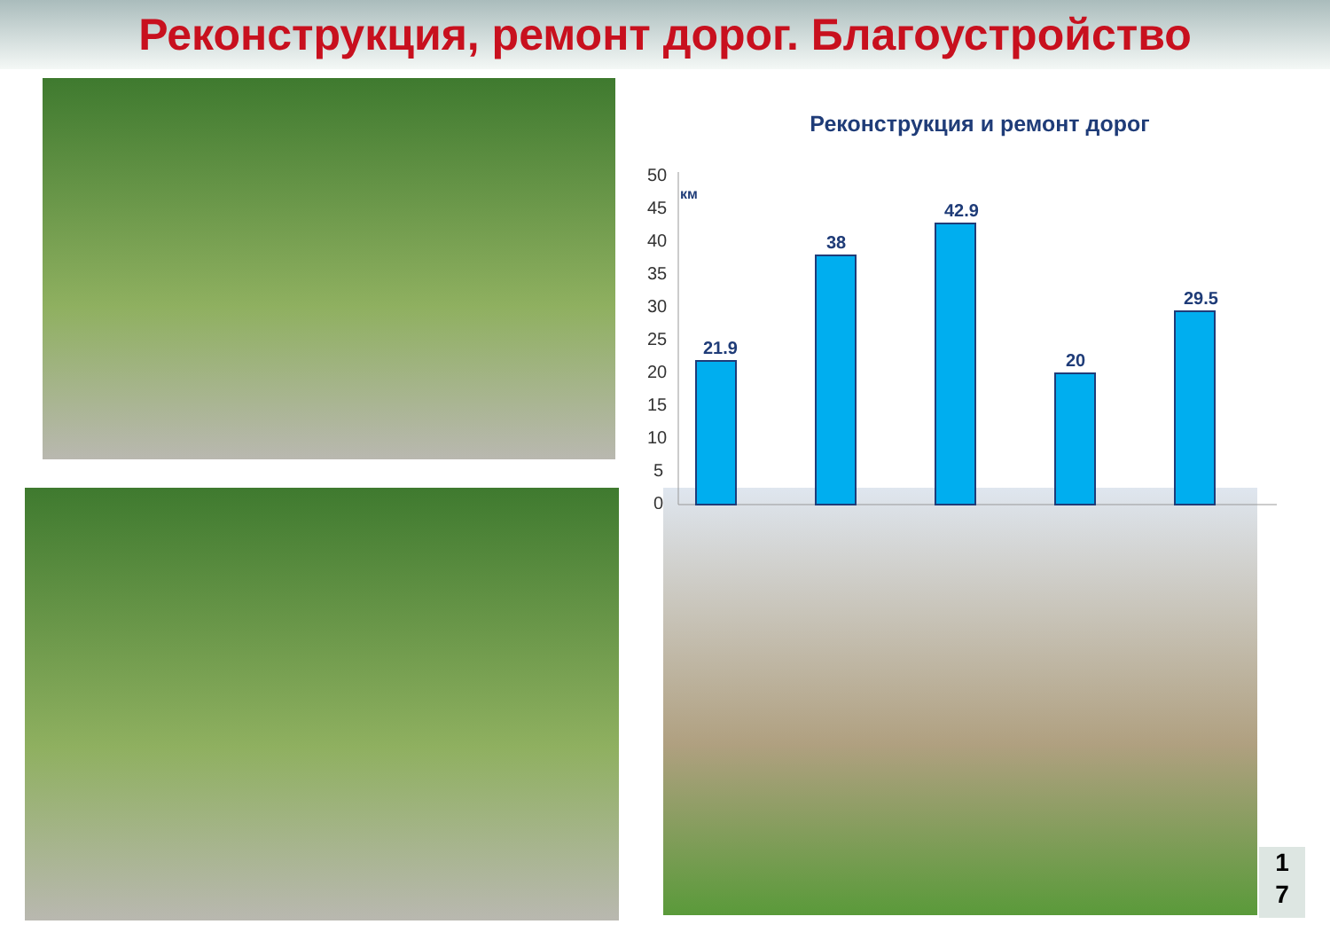Реконструкция, ремонт дорог. Благоустройство
Реконструкция и ремонт дорог
50
45
40
35
30
25
20
15
10
5
0
км
21.9
38
42.9
20
29.5
1
7